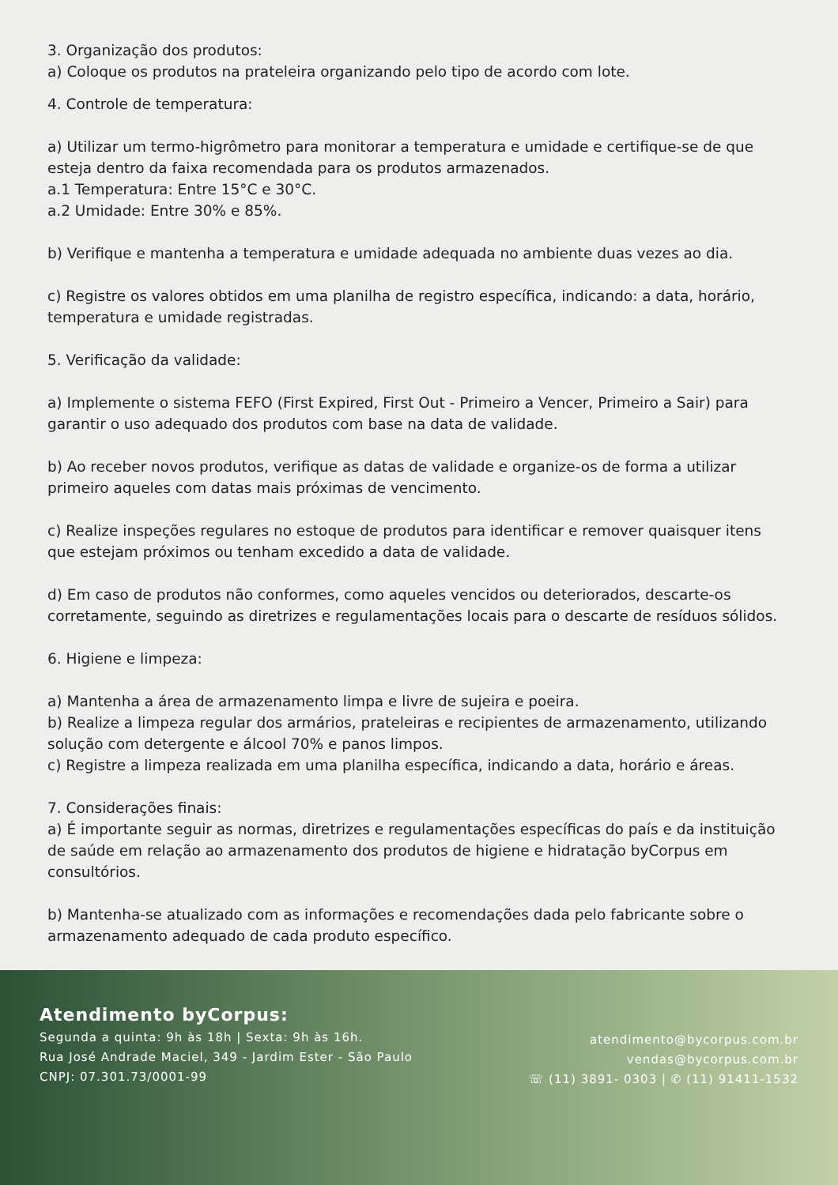3. Organização dos produtos:
a) Coloque os produtos na prateleira organizando pelo tipo de acordo com lote.
4. Controle de temperatura:
a) Utilizar um termo-higrômetro para monitorar a temperatura e umidade e certifique-se de que esteja dentro da faixa recomendada para os produtos armazenados.
a.1 Temperatura: Entre 15°C e 30°C.
a.2 Umidade: Entre 30% e 85%.
b) Verifique e mantenha a temperatura e umidade adequada no ambiente duas vezes ao dia.
c) Registre os valores obtidos em uma planilha de registro específica, indicando: a data, horário, temperatura e umidade registradas.
5. Verificação da validade:
a) Implemente o sistema FEFO (First Expired, First Out - Primeiro a Vencer, Primeiro a Sair) para garantir o uso adequado dos produtos com base na data de validade.
b) Ao receber novos produtos, verifique as datas de validade e organize-os de forma a utilizar primeiro aqueles com datas mais próximas de vencimento.
c) Realize inspeções regulares no estoque de produtos para identificar e remover quaisquer itens que estejam próximos ou tenham excedido a data de validade.
d) Em caso de produtos não conformes, como aqueles vencidos ou deteriorados, descarte-os corretamente, seguindo as diretrizes e regulamentações locais para o descarte de resíduos sólidos.
6. Higiene e limpeza:
a) Mantenha a área de armazenamento limpa e livre de sujeira e poeira.
b) Realize a limpeza regular dos armários, prateleiras e recipientes de armazenamento, utilizando solução com detergente e álcool 70% e panos limpos.
c) Registre a limpeza realizada em uma planilha específica, indicando a data, horário e áreas.
7. Considerações finais:
a) É importante seguir as normas, diretrizes e regulamentações específicas do país e da instituição de saúde em relação ao armazenamento dos produtos de higiene e hidratação byCorpus em consultórios.
b) Mantenha-se atualizado com as informações e recomendações dada pelo fabricante sobre o armazenamento adequado de cada produto específico.
Atendimento byCorpus:
Segunda a quinta: 9h às 18h | Sexta: 9h às 16h.
Rua José Andrade Maciel, 349 - Jardim Ester - São Paulo
CNPJ: 07.301.73/0001-99
atendimento@bycorpus.com.br
vendas@bycorpus.com.br
☏ (11) 3891- 0303 | ✆ (11) 91411-1532